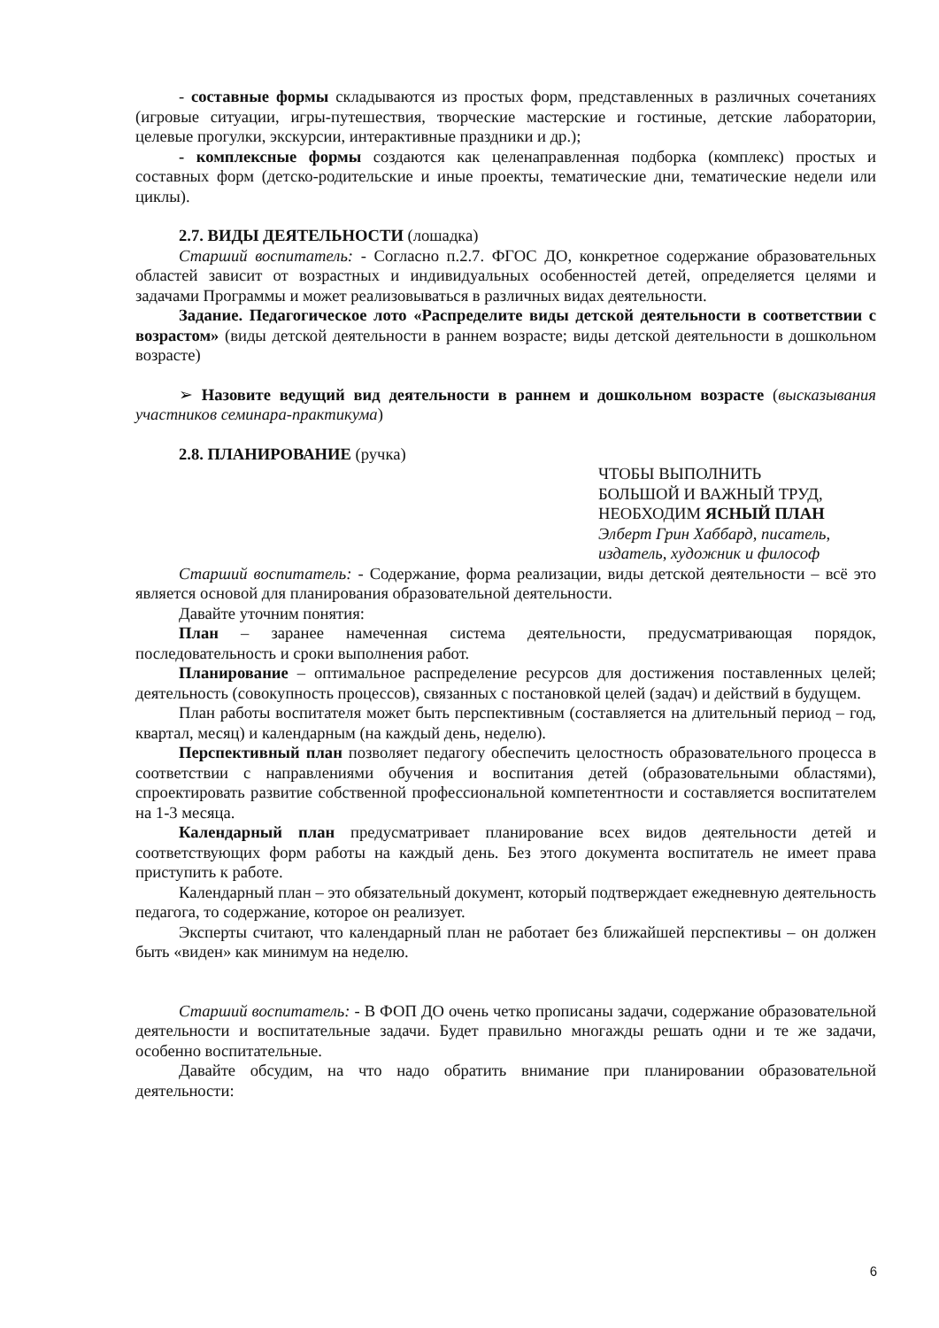- составные формы складываются из простых форм, представленных в различных сочетаниях (игровые ситуации, игры-путешествия, творческие мастерские и гостиные, детские лаборатории, целевые прогулки, экскурсии, интерактивные праздники и др.);
- комплексные формы создаются как целенаправленная подборка (комплекс) простых и составных форм (детско-родительские и иные проекты, тематические дни, тематические недели или циклы).
2.7. ВИДЫ ДЕЯТЕЛЬНОСТИ (лошадка)
Старший воспитатель: - Согласно п.2.7. ФГОС ДО, конкретное содержание образовательных областей зависит от возрастных и индивидуальных особенностей детей, определяется целями и задачами Программы и может реализовываться в различных видах деятельности.
Задание. Педагогическое лото «Распределите виды детской деятельности в соответствии с возрастом» (виды детской деятельности в раннем возрасте; виды детской деятельности в дошкольном возрасте)
➢ Назовите ведущий вид деятельности в раннем и дошкольном возрасте (высказывания участников семинара-практикума)
2.8. ПЛАНИРОВАНИЕ (ручка)
ЧТОБЫ ВЫПОЛНИТЬ
БОЛЬШОЙ И ВАЖНЫЙ ТРУД,
НЕОБХОДИМ ЯСНЫЙ ПЛАН
Элберт Грин Хаббард, писатель, издатель, художник и философ
Старший воспитатель: - Содержание, форма реализации, виды детской деятельности – всё это является основой для планирования образовательной деятельности.
Давайте уточним понятия:
План – заранее намеченная система деятельности, предусматривающая порядок, последовательность и сроки выполнения работ.
Планирование – оптимальное распределение ресурсов для достижения поставленных целей; деятельность (совокупность процессов), связанных с постановкой целей (задач) и действий в будущем.
План работы воспитателя может быть перспективным (составляется на длительный период – год, квартал, месяц) и календарным (на каждый день, неделю).
Перспективный план позволяет педагогу обеспечить целостность образовательного процесса в соответствии с направлениями обучения и воспитания детей (образовательными областями), спроектировать развитие собственной профессиональной компетентности и составляется воспитателем на 1-3 месяца.
Календарный план предусматривает планирование всех видов деятельности детей и соответствующих форм работы на каждый день. Без этого документа воспитатель не имеет права приступить к работе.
Календарный план – это обязательный документ, который подтверждает ежедневную деятельность педагога, то содержание, которое он реализует.
Эксперты считают, что календарный план не работает без ближайшей перспективы – он должен быть «виден» как минимум на неделю.
Старший воспитатель: - В ФОП ДО очень четко прописаны задачи, содержание образовательной деятельности и воспитательные задачи. Будет правильно многажды решать одни и те же задачи, особенно воспитательные.
Давайте обсудим, на что надо обратить внимание при планировании образовательной деятельности:
6